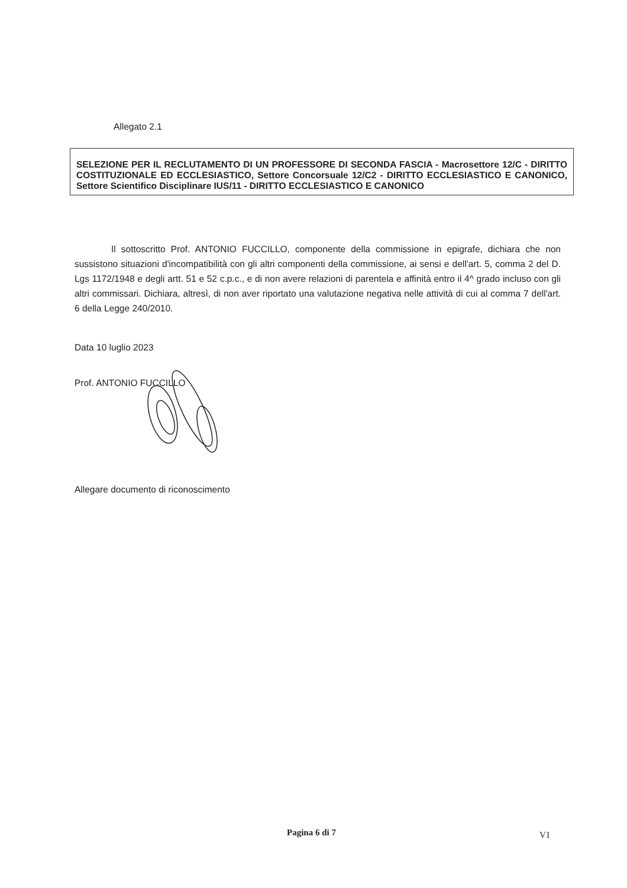Allegato 2.1
SELEZIONE PER IL RECLUTAMENTO DI UN PROFESSORE DI SECONDA FASCIA - Macrosettore 12/C - DIRITTO COSTITUZIONALE ED ECCLESIASTICO, Settore Concorsuale 12/C2 - DIRITTO ECCLESIASTICO E CANONICO, Settore Scientifico Disciplinare IUS/11 - DIRITTO ECCLESIASTICO E CANONICO
Il sottoscritto Prof. ANTONIO FUCCILLO, componente della commissione in epigrafe, dichiara che non sussistono situazioni d'incompatibilità con gli altri componenti della commissione, ai sensi e dell'art. 5, comma 2 del D. Lgs 1172/1948 e degli artt. 51 e 52 c.p.c., e di non avere relazioni di parentela e affinità entro il 4^ grado incluso con gli altri commissari. Dichiara, altresì, di non aver riportato una valutazione negativa nelle attività di cui al comma 7 dell'art. 6 della Legge 240/2010.
Data 10 luglio 2023
Prof. ANTONIO FUCCILLO
Allegare documento di riconoscimento
Pagina 6 di 7 V1